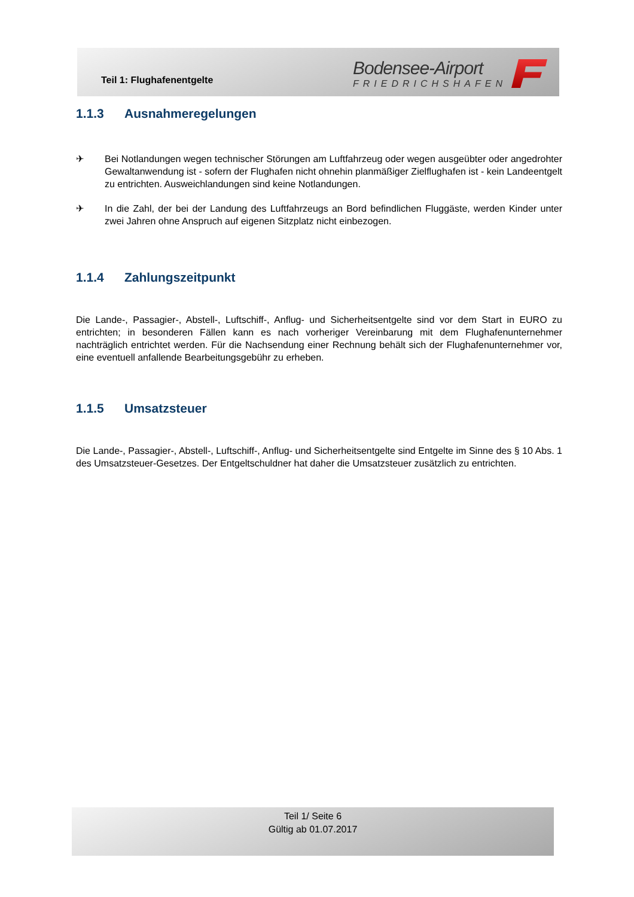Teil 1: Flughafenentgelte
Bodensee-Airport
FRIEDRICHSHAFEN
1.1.3 Ausnahmeregelungen
✈ Bei Notlandungen wegen technischer Störungen am Luftfahrzeug oder wegen ausgeübter oder angedrohter Gewaltanwendung ist - sofern der Flughafen nicht ohnehin planmäßiger Zielflughafen ist - kein Landeentgelt zu entrichten. Ausweichlandungen sind keine Notlandungen.
✈ In die Zahl, der bei der Landung des Luftfahrzeugs an Bord befindlichen Fluggäste, werden Kinder unter zwei Jahren ohne Anspruch auf eigenen Sitzplatz nicht einbezogen.
1.1.4 Zahlungszeitpunkt
Die Lande-, Passagier-, Abstell-, Luftschiff-, Anflug- und Sicherheitsentgelte sind vor dem Start in EURO zu entrichten; in besonderen Fällen kann es nach vorheriger Vereinbarung mit dem Flughafenunternehmer nachträglich entrichtet werden. Für die Nachsendung einer Rechnung behält sich der Flughafenunternehmer vor, eine eventuell anfallende Bearbeitungsgebühr zu erheben.
1.1.5 Umsatzsteuer
Die Lande-, Passagier-, Abstell-, Luftschiff-, Anflug- und Sicherheitsentgelte sind Entgelte im Sinne des § 10 Abs. 1 des Umsatzsteuer-Gesetzes. Der Entgeltschuldner hat daher die Umsatzsteuer zusätzlich zu entrichten.
Teil 1/ Seite 6
Gültig ab 01.07.2017